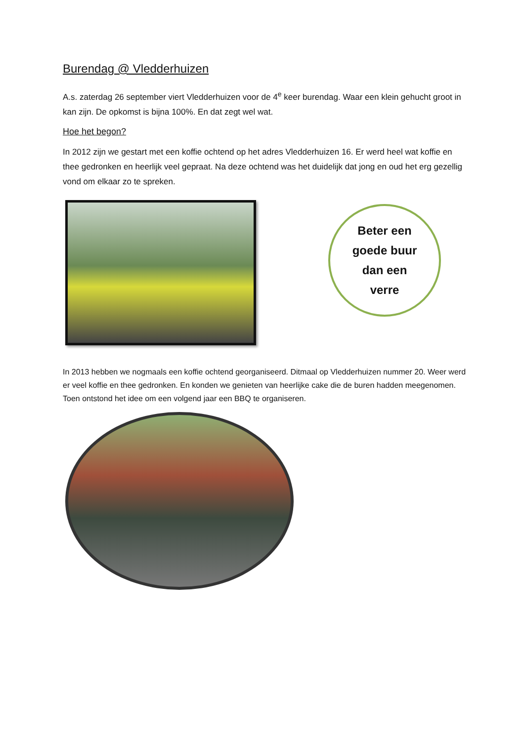Burendag @ Vledderhuizen
A.s. zaterdag 26 september viert Vledderhuizen voor de 4<sup>e</sup> keer burendag. Waar een klein gehucht groot in kan zijn. De opkomst is bijna 100%. En dat zegt wel wat.
Hoe het begon?
In 2012 zijn we gestart met een koffie ochtend op het adres Vledderhuizen 16. Er werd heel wat koffie en thee gedronken en heerlijk veel gepraat. Na deze ochtend was het duidelijk dat jong en oud het erg gezellig vond om elkaar zo te spreken.
Beter een
goede buur
dan een
verre
In 2013 hebben we nogmaals een koffie ochtend georganiseerd. Ditmaal op Vledderhuizen nummer 20. Weer werd er veel koffie en thee gedronken. En konden we genieten van heerlijke cake die de buren hadden meegenomen. Toen ontstond het idee om een volgend jaar een BBQ te organiseren.